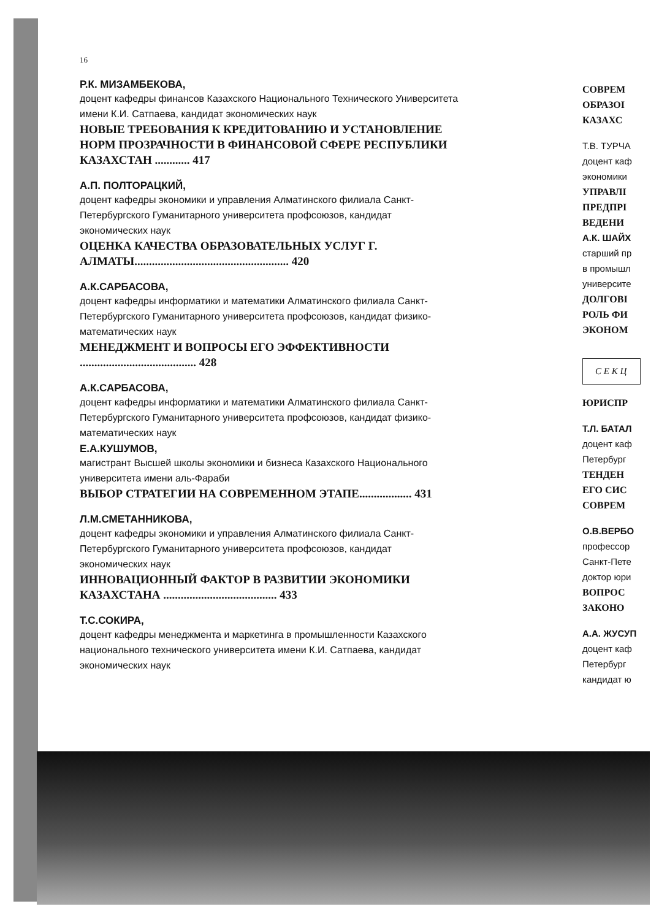16
Р.К. МИЗАМБЕКОВА,
доцент кафедры финансов Казахского Национального Технического Университета имени К.И. Сатпаева, кандидат экономических наук
НОВЫЕ ТРЕБОВАНИЯ К КРЕДИТОВАНИЮ И УСТАНОВЛЕНИЕ НОРМ ПРОЗРАЧНОСТИ В ФИНАНСОВОЙ СФЕРЕ РЕСПУБЛИКИ КАЗАХСТАН ............ 417
А.П. ПОЛТОРАЦКИЙ,
доцент кафедры экономики и управления Алматинского филиала Санкт-Петербургского Гуманитарного университета профсоюзов, кандидат экономических наук
ОЦЕНКА КАЧЕСТВА ОБРАЗОВАТЕЛЬНЫХ УСЛУГ Г. АЛМАТЫ..................................................... 420
А.К.САРБАСОВА,
доцент кафедры информатики и математики Алматинского филиала Санкт-Петербургского Гуманитарного университета профсоюзов, кандидат физико-математических наук
МЕНЕДЖМЕНТ И ВОПРОСЫ ЕГО ЭФФЕКТИВНОСТИ ........................................ 428
А.К.САРБАСОВА,
доцент кафедры информатики и математики Алматинского филиала Санкт-Петербургского Гуманитарного университета профсоюзов, кандидат физико-математических наук
Е.А.КУШУМОВ,
магистрант Высшей школы экономики и бизнеса Казахского Национального университета имени аль-Фараби
ВЫБОР СТРАТЕГИИ НА СОВРЕМЕННОМ ЭТАПЕ.................. 431
Л.М.СМЕТАННИКОВА,
доцент кафедры экономики и управления Алматинского филиала Санкт-Петербургского Гуманитарного университета профсоюзов, кандидат экономических наук
ИННОВАЦИОННЫЙ ФАКТОР В РАЗВИТИИ ЭКОНОМИКИ КАЗАХСТАНА ....................................... 433
Т.С.СОКИРА,
доцент кафедры менеджмента и маркетинга в промышленности Казахского национального технического университета имени К.И. Сатпаева, кандидат экономических наук
СОВРЕМ
ОБРАЗОІ
КАЗАХС
Т.В. ТУРЧА
доцент каф
экономики
УПРАВЛІ
ПРЕДПРІ
ВЕДЕНИ
А.К. ШАЙХ
старший пр
в промышл
университе
ДОЛГОВІ
РОЛЬ ФИ
ЭКОНОМ
С Е К Ц
ЮРИСПР
Т.Л. БАТАЛ
доцент каф
Петербург
ТЕНДЕН
ЕГО СИС
СОВРЕМ
О.В.ВЕРБО
профессор
Санкт-Пете
доктор юри
ВОПРОС
ЗАКОНО
А.А. ЖУСУП
доцент каф
Петербург
кандидат ю